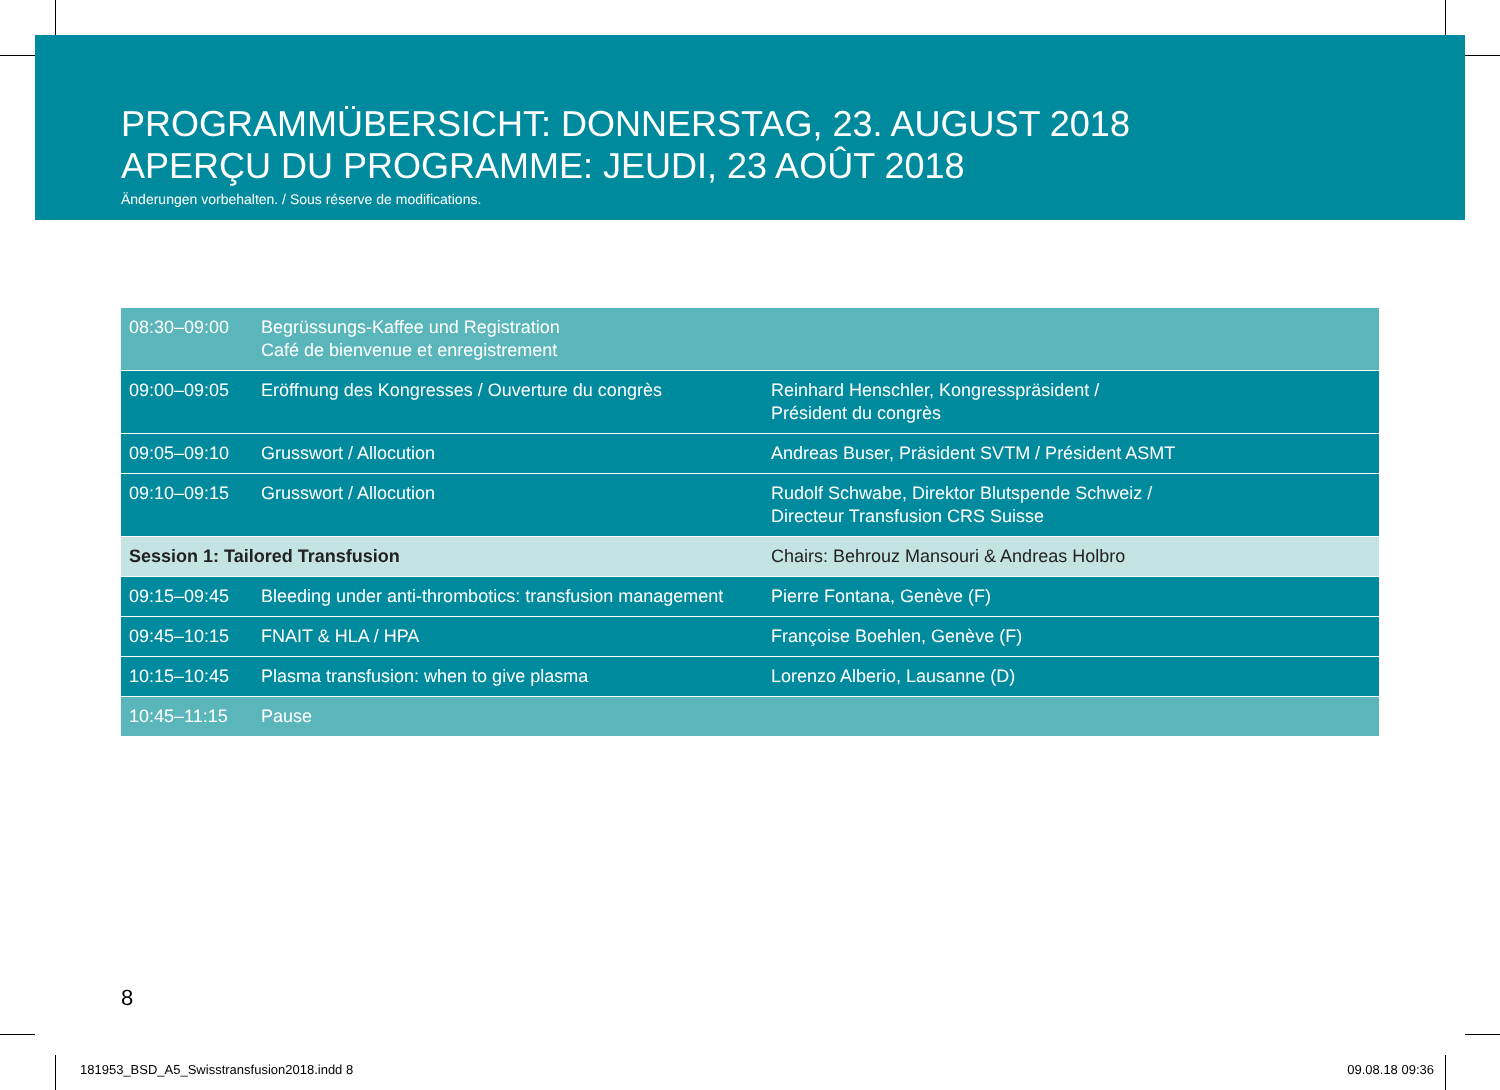PROGRAMMÜBERSICHT: DONNERSTAG, 23. AUGUST 2018
APERÇU DU PROGRAMME: JEUDI, 23 AOÛT 2018
Änderungen vorbehalten. / Sous réserve de modifications.
| 08:30–09:00 | Begrüssungs-Kaffee und Registration Café de bienvenue et enregistrement | |
| 09:00–09:05 | Eröffnung des Kongresses / Ouverture du congrès | Reinhard Henschler, Kongresspräsident / Président du congrès |
| 09:05–09:10 | Grusswort / Allocution | Andreas Buser, Präsident SVTM / Président ASMT |
| 09:10–09:15 | Grusswort / Allocution | Rudolf Schwabe, Direktor Blutspende Schweiz / Directeur Transfusion CRS Suisse |
| Session 1: Tailored Transfusion | | Chairs: Behrouz Mansouri & Andreas Holbro |
| 09:15–09:45 | Bleeding under anti-thrombotics: transfusion management | Pierre Fontana, Genève (F) |
| 09:45–10:15 | FNAIT & HLA / HPA | Françoise Boehlen, Genève (F) |
| 10:15–10:45 | Plasma transfusion: when to give plasma | Lorenzo Alberio, Lausanne (D) |
| 10:45–11:15 | Pause | |
8
181953_BSD_A5_Swisstransfusion2018.indd 8
09.08.18 09:36